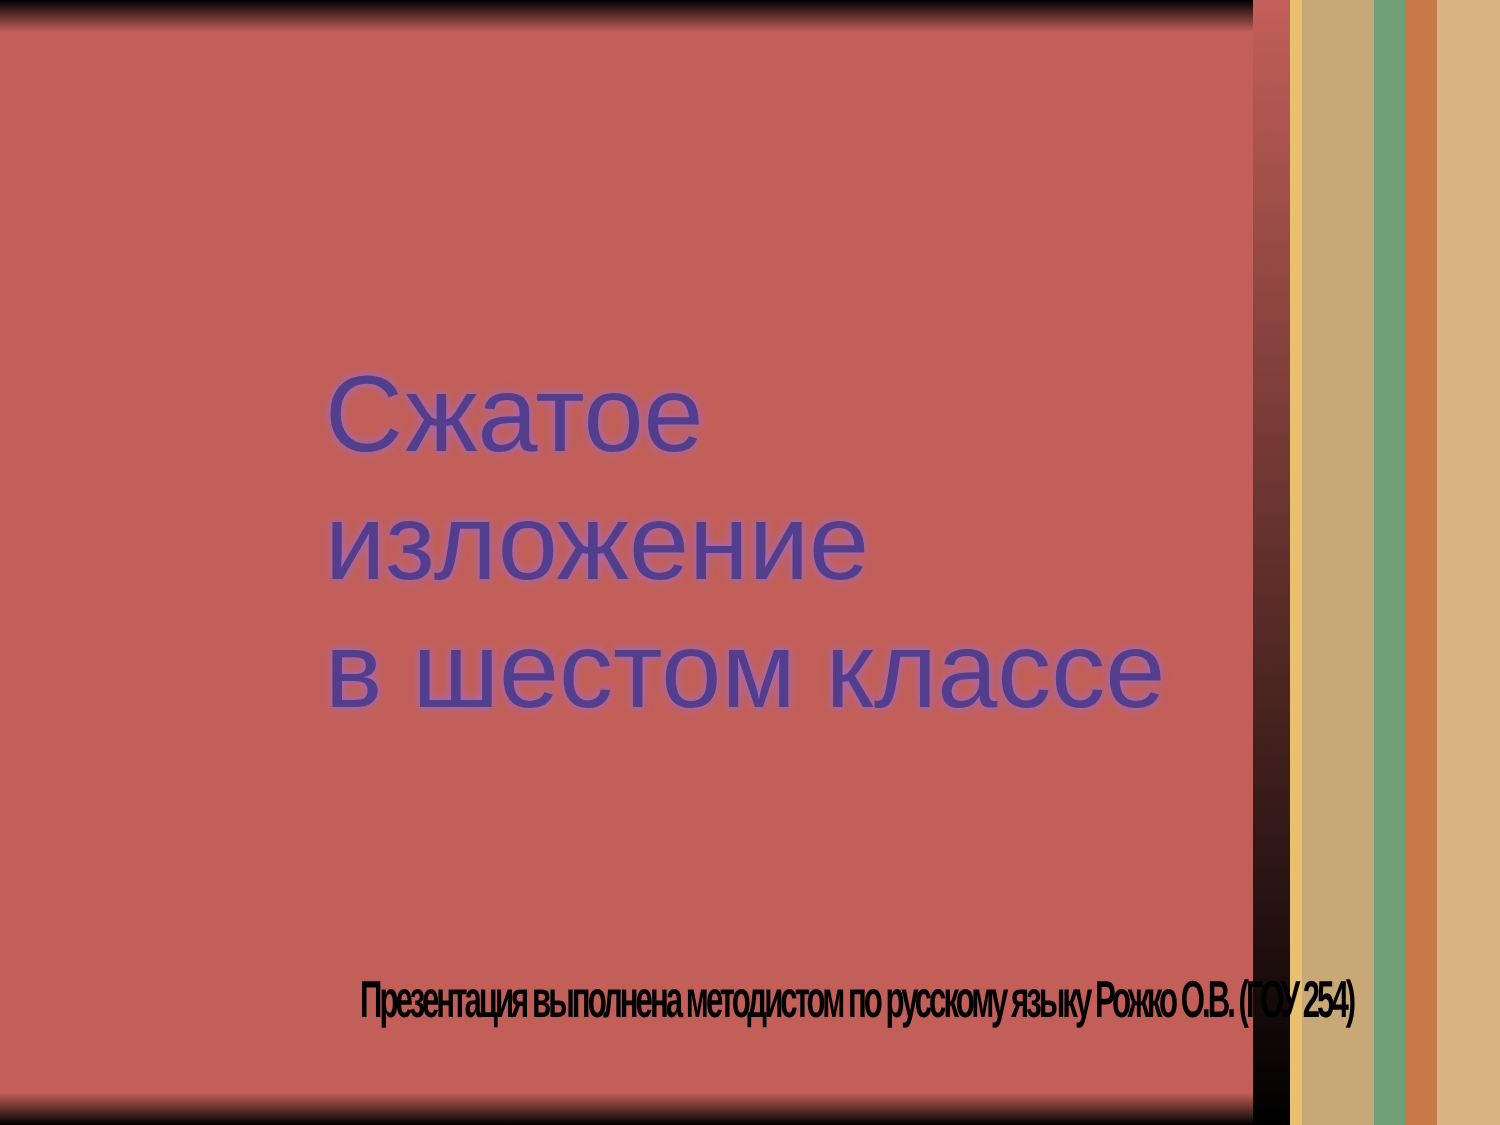Сжатое изложение
в шестом классе
Презентация выполнена методистом по русскому языку Рожко О.В. (ГОУ 254)